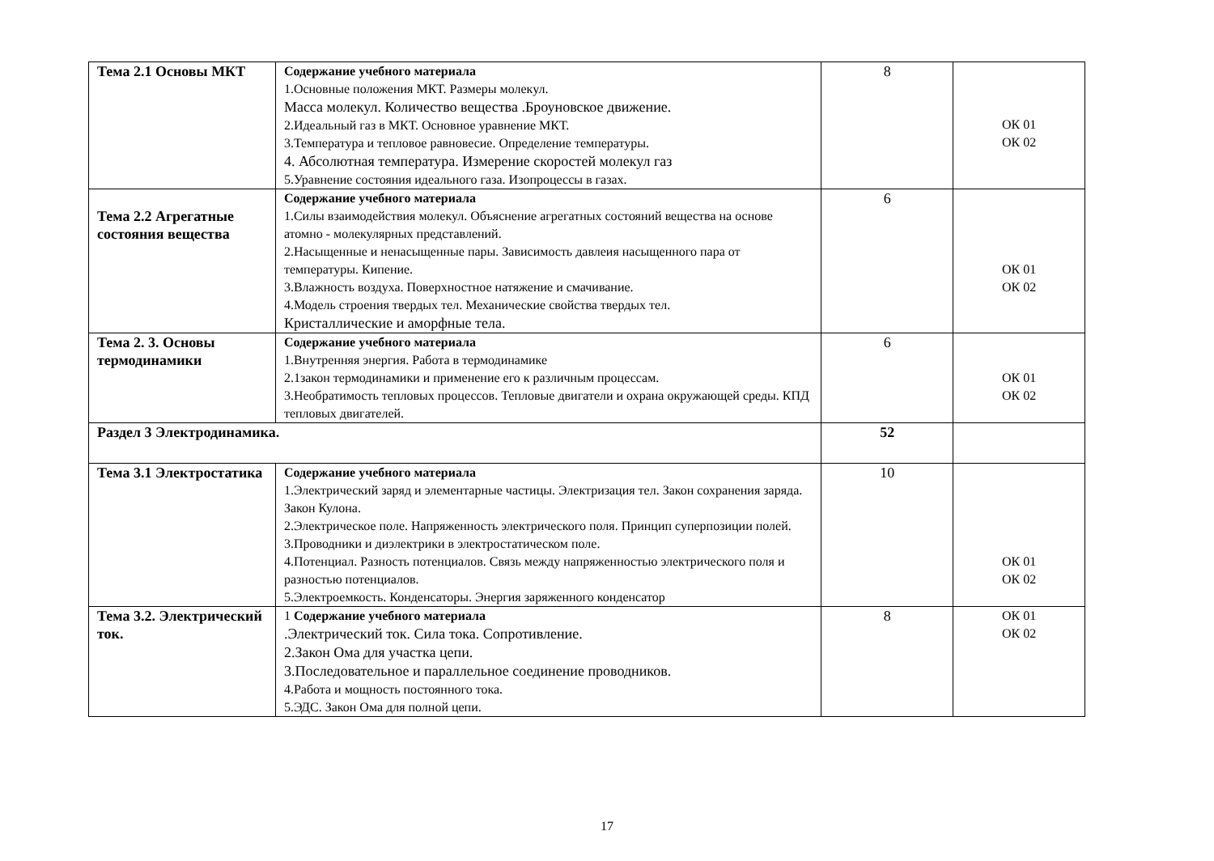| Тема 2.1 Основы МКТ | Содержание учебного материала 1.Основные положения МКТ. Размеры молекул. Масса молекул. Количество вещества .Броуновское движение. 2.Идеальный газ в МКТ. Основное уравнение МКТ. 3.Температура и тепловое равновесие. Определение температуры. 4. Абсолютная температура. Измерение скоростей молекул газ 5.Уравнение состояния идеального газа. Изопроцессы в газах. | 8 | ОК 01 ОК 02 |
| Тема 2.2 Агрегатные состояния вещества | Содержание учебного материала 1.Силы взаимодействия молекул. Объяснение агрегатных состояний вещества на основе атомно - молекулярных представлений. 2.Насыщенные и ненасыщенные пары. Зависимость давлеия насыщенного пара от температуры. Кипение. 3.Влажность воздуха. Поверхностное натяжение и смачивание. 4.Модель строения твердых тел. Механические свойства твердых тел. Кристаллические и аморфные тела. | 6 | ОК 01 ОК 02 |
| Тема 2. 3. Основы термодинамики | Содержание учебного материала 1.Внутренняя энергия. Работа в термодинамике 2.1закон термодинамики и применение его к различным процессам. 3.Необратимость тепловых процессов. Тепловые двигатели и охрана окружающей среды. КПД тепловых двигателей. | 6 | ОК 01 ОК 02 |
| Раздел 3 Электродинамика. | | 52 | |
| Тема 3.1 Электростатика | Содержание учебного материала 1.Электрический заряд и элементарные частицы. Электризация тел. Закон сохранения заряда. Закон Кулона. 2.Электрическое поле. Напряженность электрического поля. Принцип суперпозиции полей. 3.Проводники и диэлектрики в электростатическом поле. 4.Потенциал. Разность потенциалов. Связь между напряженностью электрического поля и разностью потенциалов. 5.Электроемкость. Конденсаторы. Энергия заряженного конденсатор | 10 | ОК 01 ОК 02 |
| Тема 3.2. Электрический ток. | 1 Содержание учебного материала .Электрический ток. Сила тока. Сопротивление. 2.Закон Ома для участка цепи. 3.Последовательное и параллельное соединение проводников. 4.Работа и мощность постоянного тока. 5.ЭДС. Закон Ома для полной цепи. | 8 | ОК 01 ОК 02 |
17